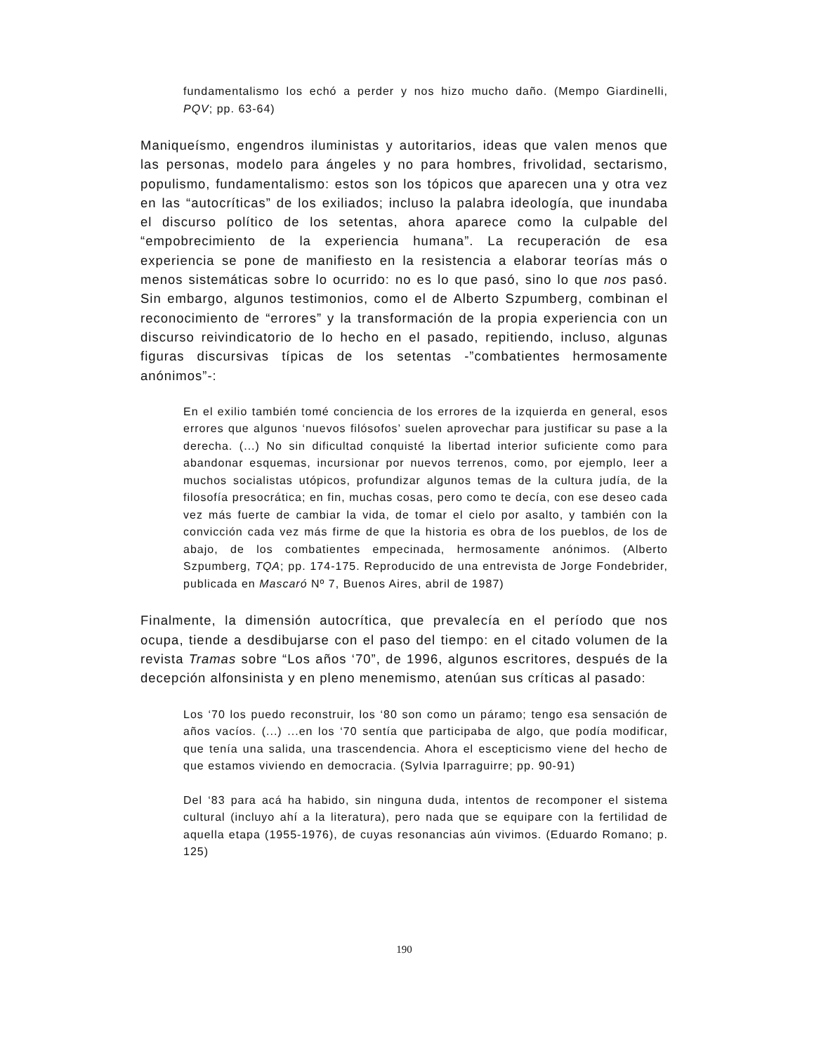fundamentalismo los echó a perder y nos hizo mucho daño. (Mempo Giardinelli, PQV; pp. 63-64)
Maniqueísmo, engendros iluministas y autoritarios, ideas que valen menos que las personas, modelo para ángeles y no para hombres, frivolidad, sectarismo, populismo, fundamentalismo: estos son los tópicos que aparecen una y otra vez en las “autocríticas” de los exiliados; incluso la palabra ideología, que inundaba el discurso político de los setentas, ahora aparece como la culpable del “empobrecimiento de la experiencia humana”. La recuperación de esa experiencia se pone de manifiesto en la resistencia a elaborar teorías más o menos sistemáticas sobre lo ocurrido: no es lo que pasó, sino lo que nos pasó. Sin embargo, algunos testimonios, como el de Alberto Szpumberg, combinan el reconocimiento de “errores” y la transformación de la propia experiencia con un discurso reivindicatorio de lo hecho en el pasado, repitiendo, incluso, algunas figuras discursivas típicas de los setentas -”combatientes hermosamente anónimos”-:
En el exilio también tomé conciencia de los errores de la izquierda en general, esos errores que algunos ‘nuevos filósofos’ suelen aprovechar para justificar su pase a la derecha. (...) No sin dificultad conquisté la libertad interior suficiente como para abandonar esquemas, incursionar por nuevos terrenos, como, por ejemplo, leer a muchos socialistas utópicos, profundizar algunos temas de la cultura judía, de la filosofía presocrática; en fin, muchas cosas, pero como te decía, con ese deseo cada vez más fuerte de cambiar la vida, de tomar el cielo por asalto, y también con la convicción cada vez más firme de que la historia es obra de los pueblos, de los de abajo, de los combatientes empecinada, hermosamente anónimos. (Alberto Szpumberg, TQA; pp. 174-175. Reproducido de una entrevista de Jorge Fondebrider, publicada en Mascaró Nº 7, Buenos Aires, abril de 1987)
Finalmente, la dimensión autocrítica, que prevalecía en el período que nos ocupa, tiende a desdibujarse con el paso del tiempo: en el citado volumen de la revista Tramas sobre “Los años ‘70”, de 1996, algunos escritores, después de la decepción alfonsinista y en pleno menemismo, atenúan sus críticas al pasado:
Los ‘70 los puedo reconstruir, los ‘80 son como un páramo; tengo esa sensación de años vacíos. (...) ...en los ‘70 sentía que participaba de algo, que podía modificar, que tenía una salida, una trascendencia. Ahora el escepticismo viene del hecho de que estamos viviendo en democracia. (Sylvia Iparraguirre; pp. 90-91)
Del ‘83 para acá ha habido, sin ninguna duda, intentos de recomponer el sistema cultural (incluyo ahí a la literatura), pero nada que se equipare con la fertilidad de aquella etapa (1955-1976), de cuyas resonancias aún vivimos. (Eduardo Romano; p. 125)
190